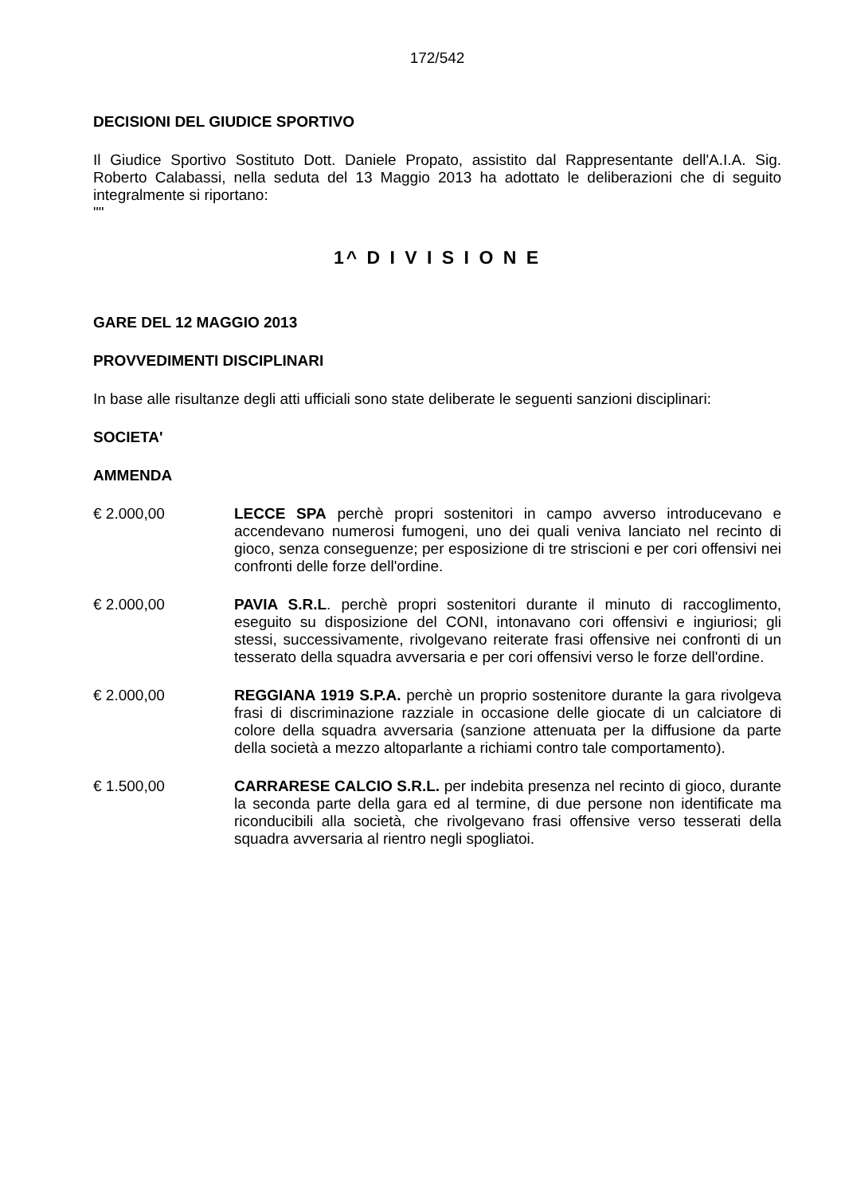172/542
DECISIONI DEL GIUDICE SPORTIVO
Il Giudice Sportivo Sostituto Dott. Daniele Propato, assistito dal Rappresentante dell'A.I.A. Sig. Roberto Calabassi, nella seduta del 13 Maggio 2013 ha adottato le deliberazioni che di seguito integralmente si riportano:
""
1^ D I V I S I O N E
GARE DEL 12 MAGGIO 2013
PROVVEDIMENTI DISCIPLINARI
In base alle risultanze degli atti ufficiali sono state deliberate le seguenti sanzioni disciplinari:
SOCIETA'
AMMENDA
€ 2.000,00 LECCE SPA perchè propri sostenitori in campo avverso introducevano e accendevano numerosi fumogeni, uno dei quali veniva lanciato nel recinto di gioco, senza conseguenze; per esposizione di tre striscioni e per cori offensivi nei confronti delle forze dell'ordine.
€ 2.000,00 PAVIA S.R.L. perchè propri sostenitori durante il minuto di raccoglimento, eseguito su disposizione del CONI, intonavano cori offensivi e ingiuriosi; gli stessi, successivamente, rivolgevano reiterate frasi offensive nei confronti di un tesserato della squadra avversaria e per cori offensivi verso le forze dell'ordine.
€ 2.000,00 REGGIANA 1919 S.P.A. perchè un proprio sostenitore durante la gara rivolgeva frasi di discriminazione razziale in occasione delle giocate di un calciatore di colore della squadra avversaria (sanzione attenuata per la diffusione da parte della società a mezzo altoparlante a richiami contro tale comportamento).
€ 1.500,00 CARRARESE CALCIO S.R.L. per indebita presenza nel recinto di gioco, durante la seconda parte della gara ed al termine, di due persone non identificate ma riconducibili alla società, che rivolgevano frasi offensive verso tesserati della squadra avversaria al rientro negli spogliatoi.